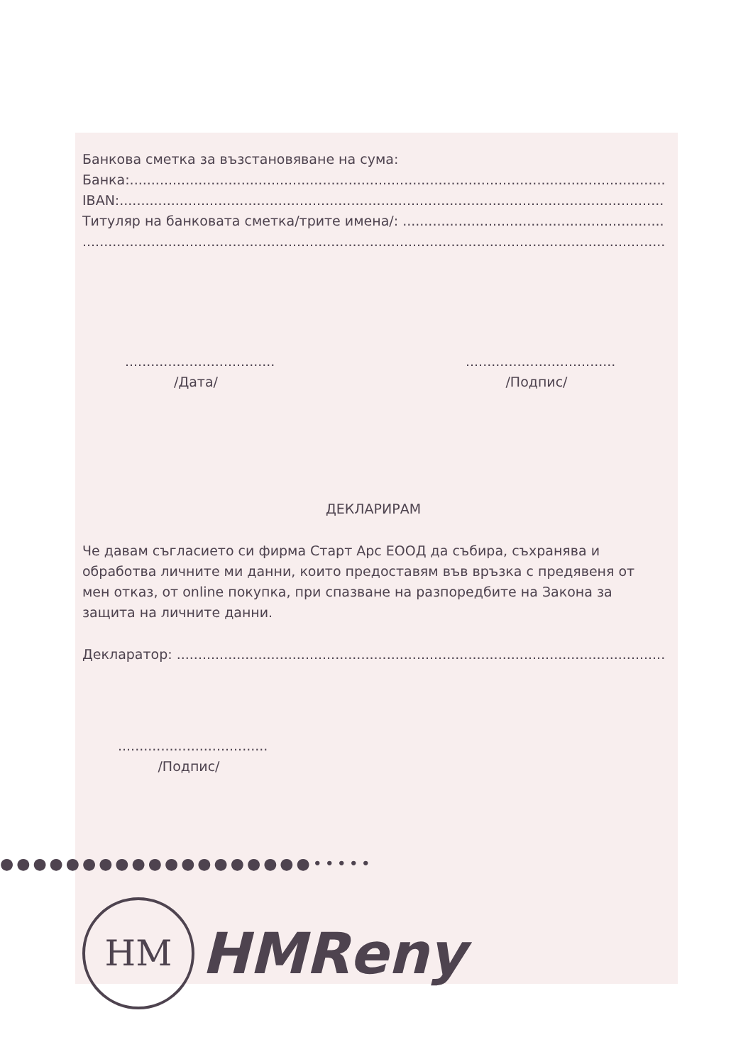Банкова сметка за възстановяване на сума:
Банка:.......................................................................................................................................
IBAN:........................................................................................................................................
Титуляр на банковата сметка/трите имена/: ..................................................................
..............................................................................................................................................
...................................
/Дата/
...................................
/Подпис/
ДЕКЛАРИРАМ
Че давам съгласието си фирма Старт Арс ЕООД да събира, съхранява и обработва личните ми данни, които предоставям във връзка с предявеня от мен отказ, от online покупка, при спазване на разпоредбите на Закона за защита на личните данни.
Декларатор: .......................................................................................................................
...................................
/Подпис/
HM
HMReny
●●●●●●●●●●●●●●●●●●●•••••